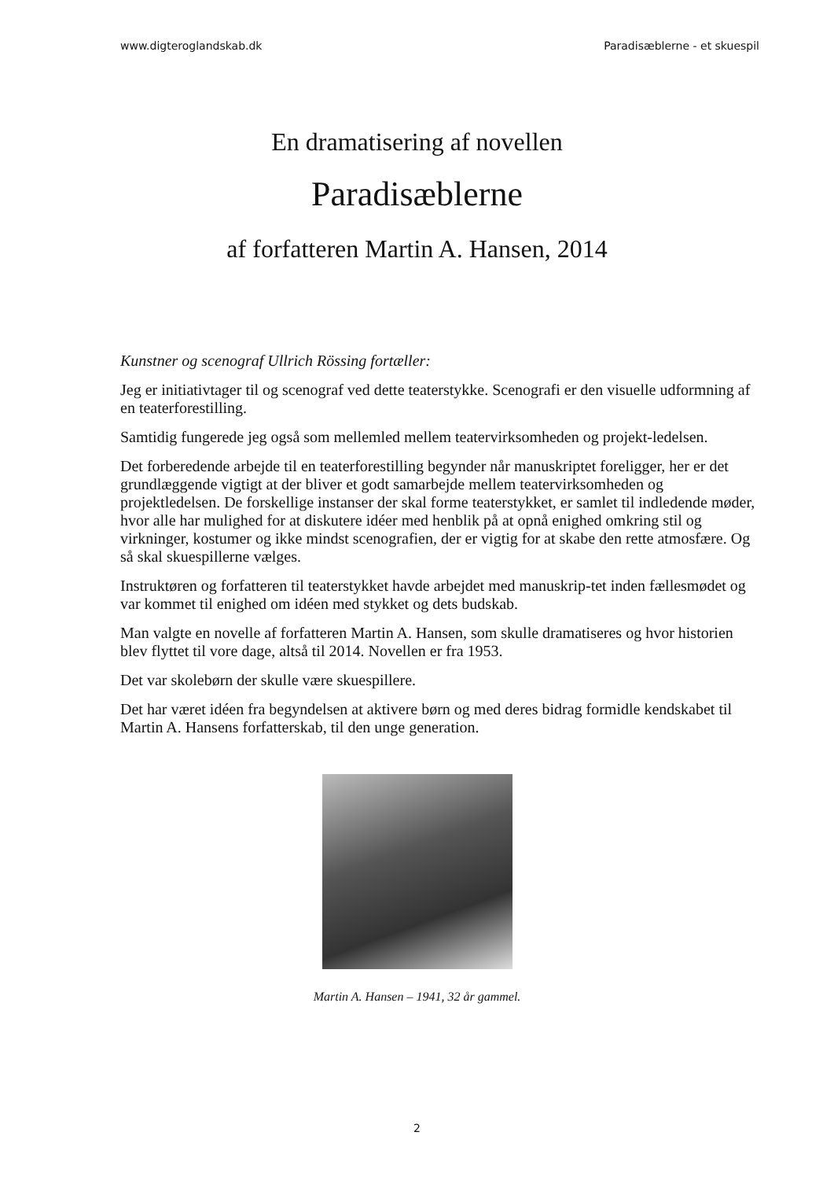www.digteroglandskab.dk Paradisæblerne - et skuespil
En dramatisering af novellen
Paradisæblerne
af forfatteren Martin A. Hansen, 2014
Kunstner og scenograf Ullrich Rössing fortæller:
Jeg er initiativtager til og scenograf ved dette teaterstykke. Scenografi er den visuelle udformning af en teaterforestilling.
Samtidig fungerede jeg også som mellemled mellem teatervirksomheden og projekt-ledelsen.
Det forberedende arbejde til en teaterforestilling begynder når manuskriptet foreligger, her er det grundlæggende vigtigt at der bliver et godt samarbejde mellem teatervirksomheden og projektledelsen. De forskellige instanser der skal forme teaterstykket, er samlet til indledende møder, hvor alle har mulighed for at diskutere idéer med henblik på at opnå enighed omkring stil og virkninger, kostumer og ikke mindst scenografien, der er vigtig for at skabe den rette atmosfære. Og så skal skuespillerne vælges.
Instruktøren og forfatteren til teaterstykket havde arbejdet med manuskrip-tet inden fællesmødet og var kommet til enighed om idéen med stykket og dets budskab.
Man valgte en novelle af forfatteren Martin A. Hansen, som skulle dramatiseres og hvor historien blev flyttet til vore dage, altså til 2014. Novellen er fra 1953.
Det var skolebørn der skulle være skuespillere.
Det har været idéen fra begyndelsen at aktivere børn og med deres bidrag formidle kendskabet til Martin A. Hansens forfatterskab, til den unge generation.
Martin A. Hansen – 1941, 32 år gammel.
2